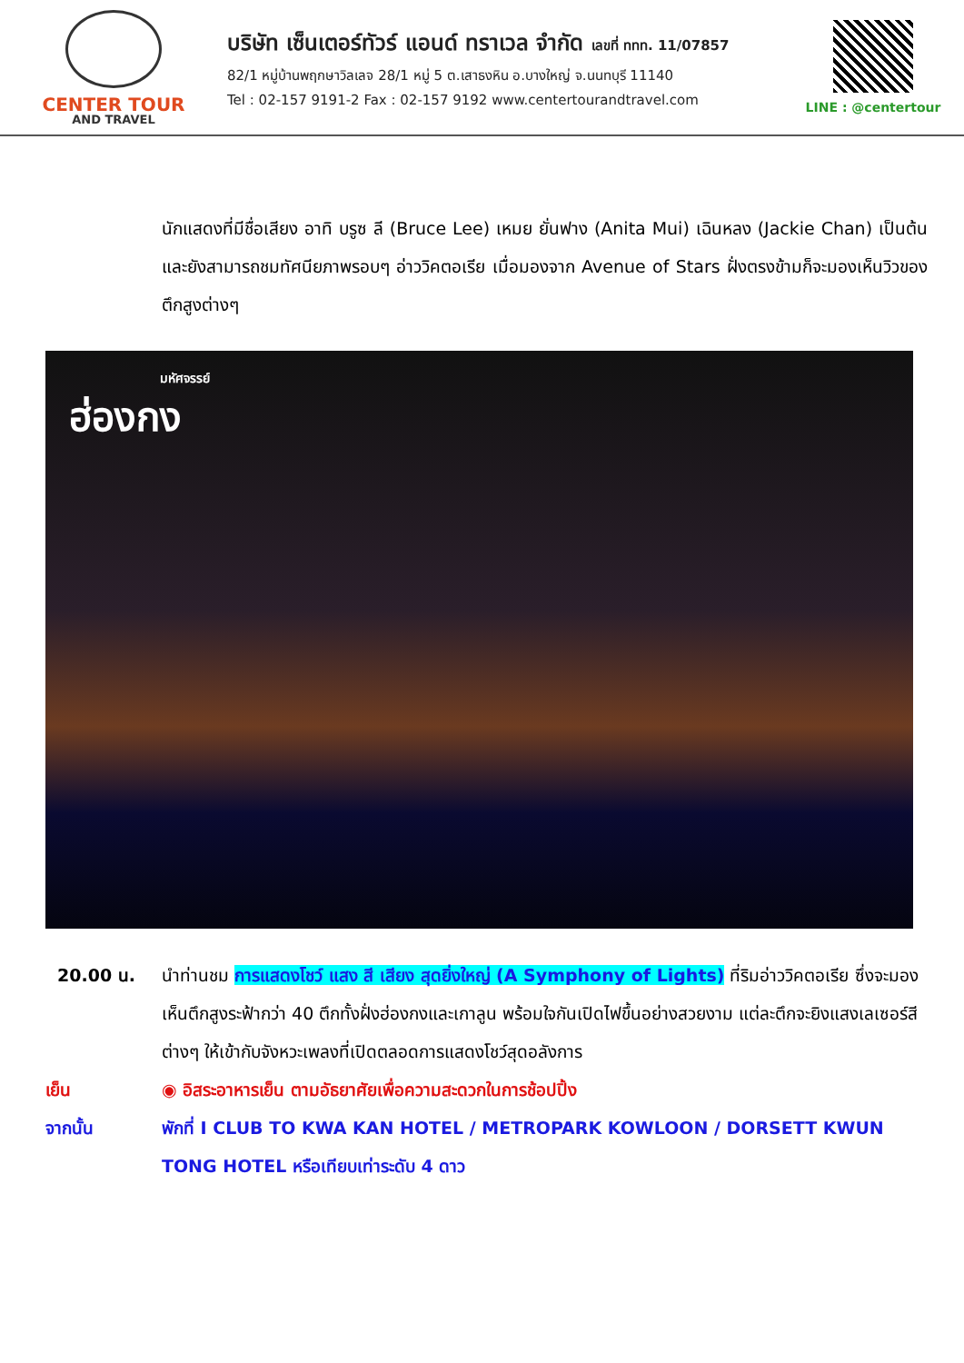CENTER TOUR
AND TRAVEL
บริษัท เซ็นเตอร์ทัวร์ แอนด์ ทราเวล จำกัด เลขที่ ททท. 11/07857
82/1 หมู่บ้านพฤกษาวิลเลจ 28/1 หมู่ 5 ต.เสาธงหิน อ.บางใหญ่ จ.นนทบุรี 11140
Tel : 02-157 9191-2 Fax : 02-157 9192 www.centertourandtravel.com
LINE : @centertour
นักแสดงที่มีชื่อเสียง อาทิ บรูซ ลี (Bruce Lee) เหมย ยั่นฟาง (Anita Mui) เฉินหลง (Jackie Chan) เป็นต้น และยังสามารถชมทัศนียภาพรอบๆ อ่าววิคตอเรีย เมื่อมองจาก Avenue of Stars ฝั่งตรงข้ามก็จะมองเห็นวิวของตึกสูงต่างๆ
มหัศจรรย์
ฮ่องกง
20.00 น. นำท่านชม การแสดงโชว์ แสง สี เสียง สุดยิ่งใหญ่ (A Symphony of Lights) ที่ริมอ่าววิคตอเรีย ซึ่งจะมองเห็นตึกสูงระฟ้ากว่า 40 ตึกทั้งฝั่งฮ่องกงและเกาลูน พร้อมใจกันเปิดไฟขึ้นอย่างสวยงาม แต่ละตึกจะยิงแสงเลเซอร์สีต่างๆ ให้เข้ากับจังหวะเพลงที่เปิดตลอดการแสดงโชว์สุดอลังการ
เย็น ◉ อิสระอาหารเย็น ตามอัธยาศัยเพื่อความสะดวกในการช้อปปิ้ง
จากนั้น พักที่ I CLUB TO KWA KAN HOTEL / METROPARK KOWLOON / DORSETT KWUN TONG HOTEL หรือเทียบเท่าระดับ 4 ดาว